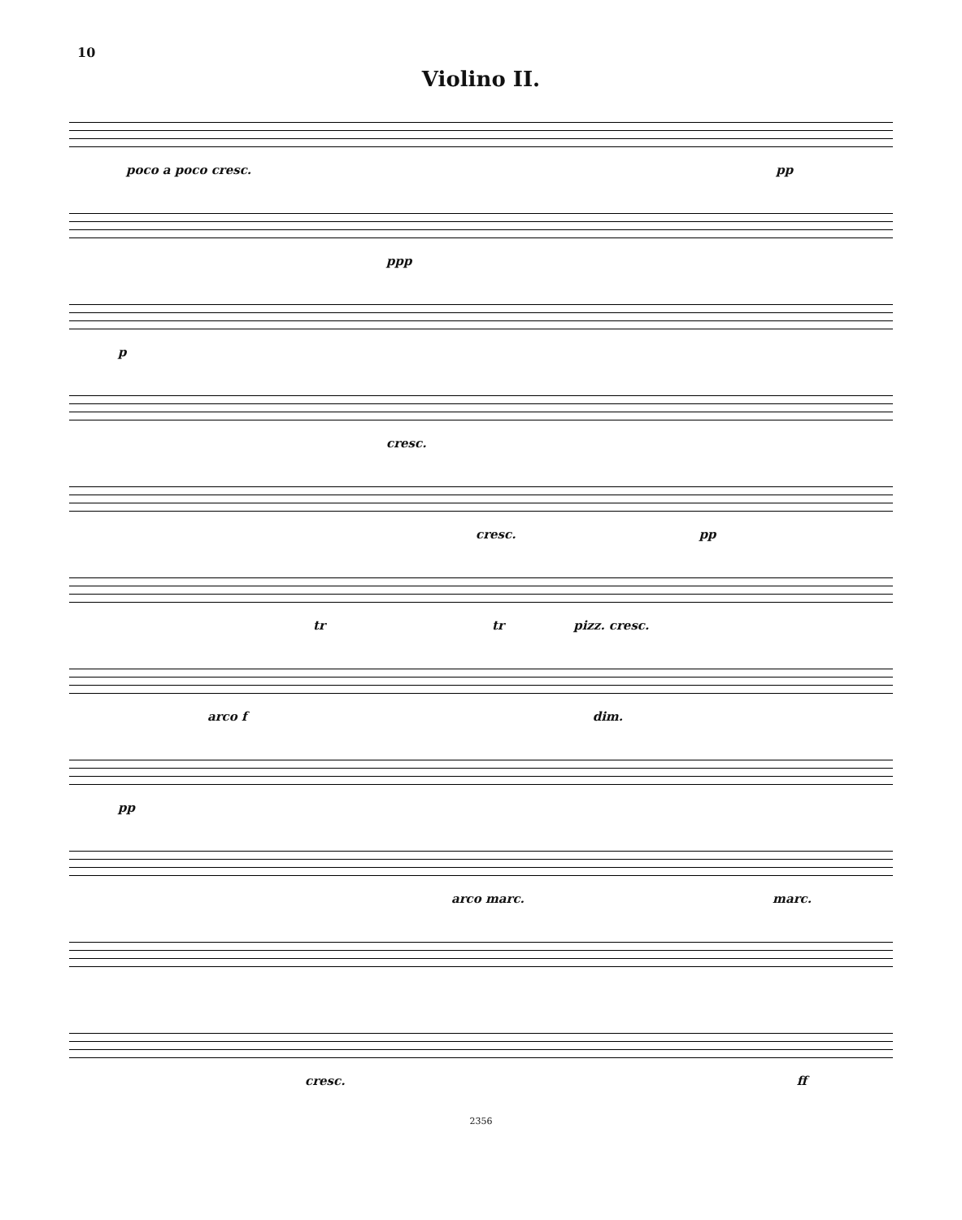10
Violino II.
poco a poco cresc. pp
ppp
p
cresc.
cresc. pp
tr tr pizz. cresc.
arco f dim.
pp
arco marc. marc.
cresc. ff
2356